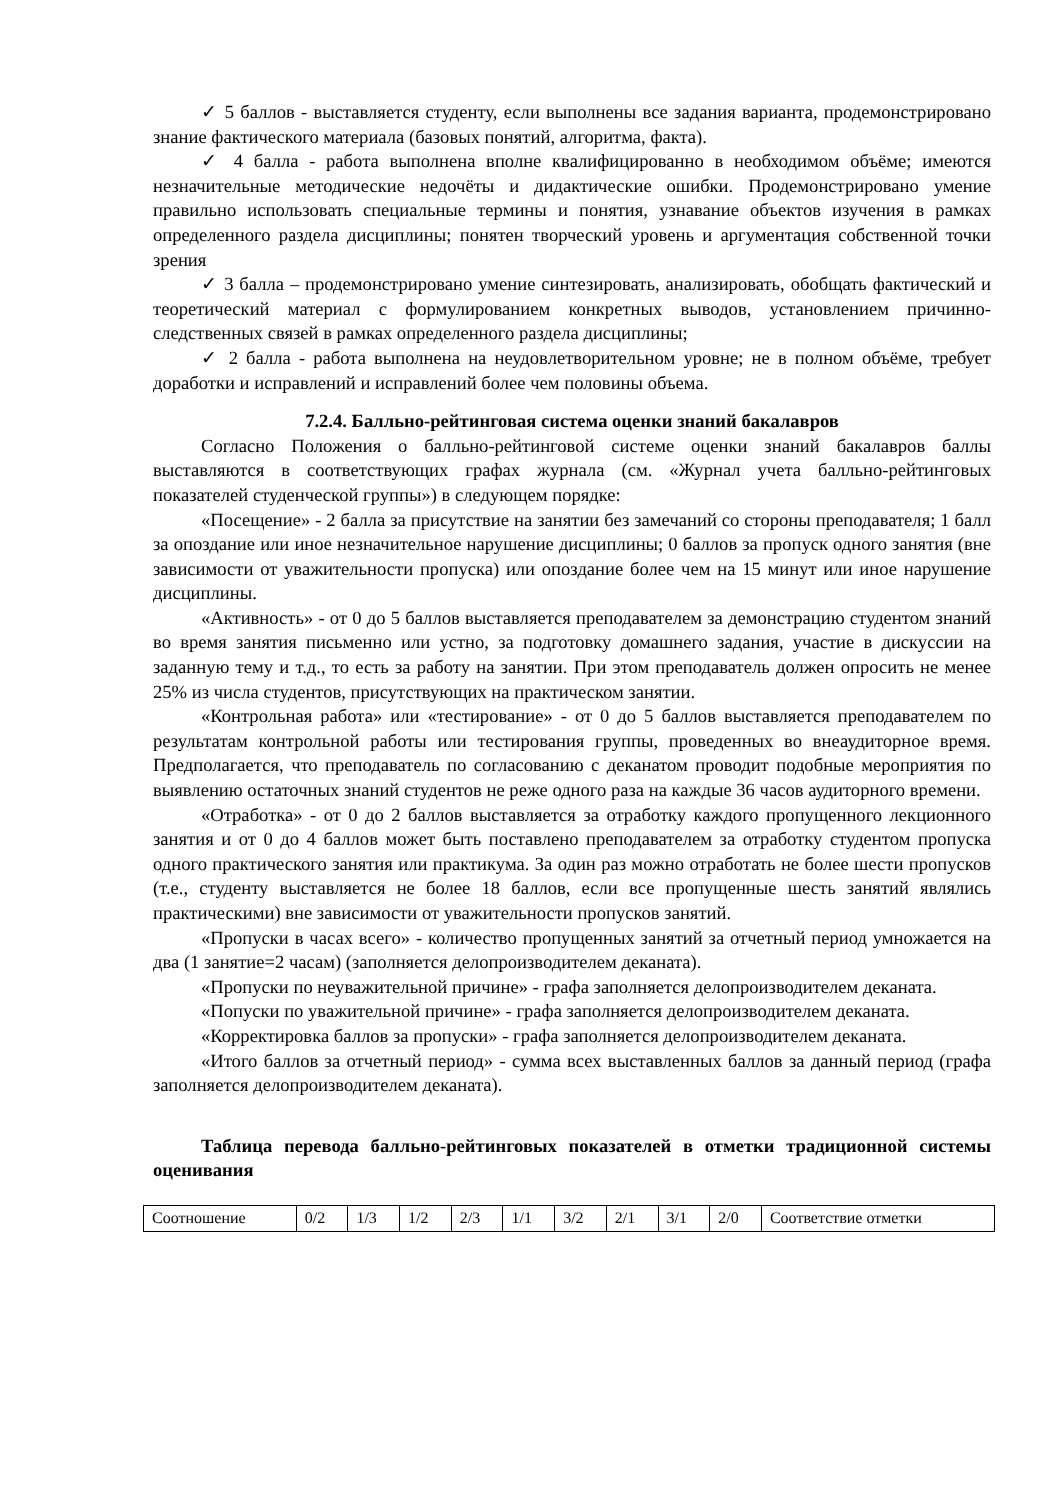✓ 5 баллов - выставляется студенту, если выполнены все задания варианта, продемонстрировано знание фактического материала (базовых понятий, алгоритма, факта).
✓ 4 балла - работа выполнена вполне квалифицированно в необходимом объёме; имеются незначительные методические недочёты и дидактические ошибки. Продемонстрировано умение правильно использовать специальные термины и понятия, узнавание объектов изучения в рамках определенного раздела дисциплины; понятен творческий уровень и аргументация собственной точки зрения
✓ 3 балла – продемонстрировано умение синтезировать, анализировать, обобщать фактический и теоретический материал с формулированием конкретных выводов, установлением причинно-следственных связей в рамках определенного раздела дисциплины;
✓ 2 балла - работа выполнена на неудовлетворительном уровне; не в полном объёме, требует доработки и исправлений и исправлений более чем половины объема.
7.2.4. Балльно-рейтинговая система оценки знаний бакалавров
Согласно Положения о балльно-рейтинговой системе оценки знаний бакалавров баллы выставляются в соответствующих графах журнала (см. «Журнал учета балльно-рейтинговых показателей студенческой группы») в следующем порядке:
«Посещение» - 2 балла за присутствие на занятии без замечаний со стороны преподавателя; 1 балл за опоздание или иное незначительное нарушение дисциплины; 0 баллов за пропуск одного занятия (вне зависимости от уважительности пропуска) или опоздание более чем на 15 минут или иное нарушение дисциплины.
«Активность» - от 0 до 5 баллов выставляется преподавателем за демонстрацию студентом знаний во время занятия письменно или устно, за подготовку домашнего задания, участие в дискуссии на заданную тему и т.д., то есть за работу на занятии. При этом преподаватель должен опросить не менее 25% из числа студентов, присутствующих на практическом занятии.
«Контрольная работа» или «тестирование» - от 0 до 5 баллов выставляется преподавателем по результатам контрольной работы или тестирования группы, проведенных во внеаудиторное время. Предполагается, что преподаватель по согласованию с деканатом проводит подобные мероприятия по выявлению остаточных знаний студентов не реже одного раза на каждые 36 часов аудиторного времени.
«Отработка» - от 0 до 2 баллов выставляется за отработку каждого пропущенного лекционного занятия и от 0 до 4 баллов может быть поставлено преподавателем за отработку студентом пропуска одного практического занятия или практикума. За один раз можно отработать не более шести пропусков (т.е., студенту выставляется не более 18 баллов, если все пропущенные шесть занятий являлись практическими) вне зависимости от уважительности пропусков занятий.
«Пропуски в часах всего» - количество пропущенных занятий за отчетный период умножается на два (1 занятие=2 часам) (заполняется делопроизводителем деканата).
«Пропуски по неуважительной причине» - графа заполняется делопроизводителем деканата.
«Попуски по уважительной причине» - графа заполняется делопроизводителем деканата.
«Корректировка баллов за пропуски» - графа заполняется делопроизводителем деканата.
«Итого баллов за отчетный период» - сумма всех выставленных баллов за данный период (графа заполняется делопроизводителем деканата).
Таблица перевода балльно-рейтинговых показателей в отметки традиционной системы оценивания
| Соотношение | 0/2 | 1/3 | 1/2 | 2/3 | 1/1 | 3/2 | 2/1 | 3/1 | 2/0 | Соответствие отметки |